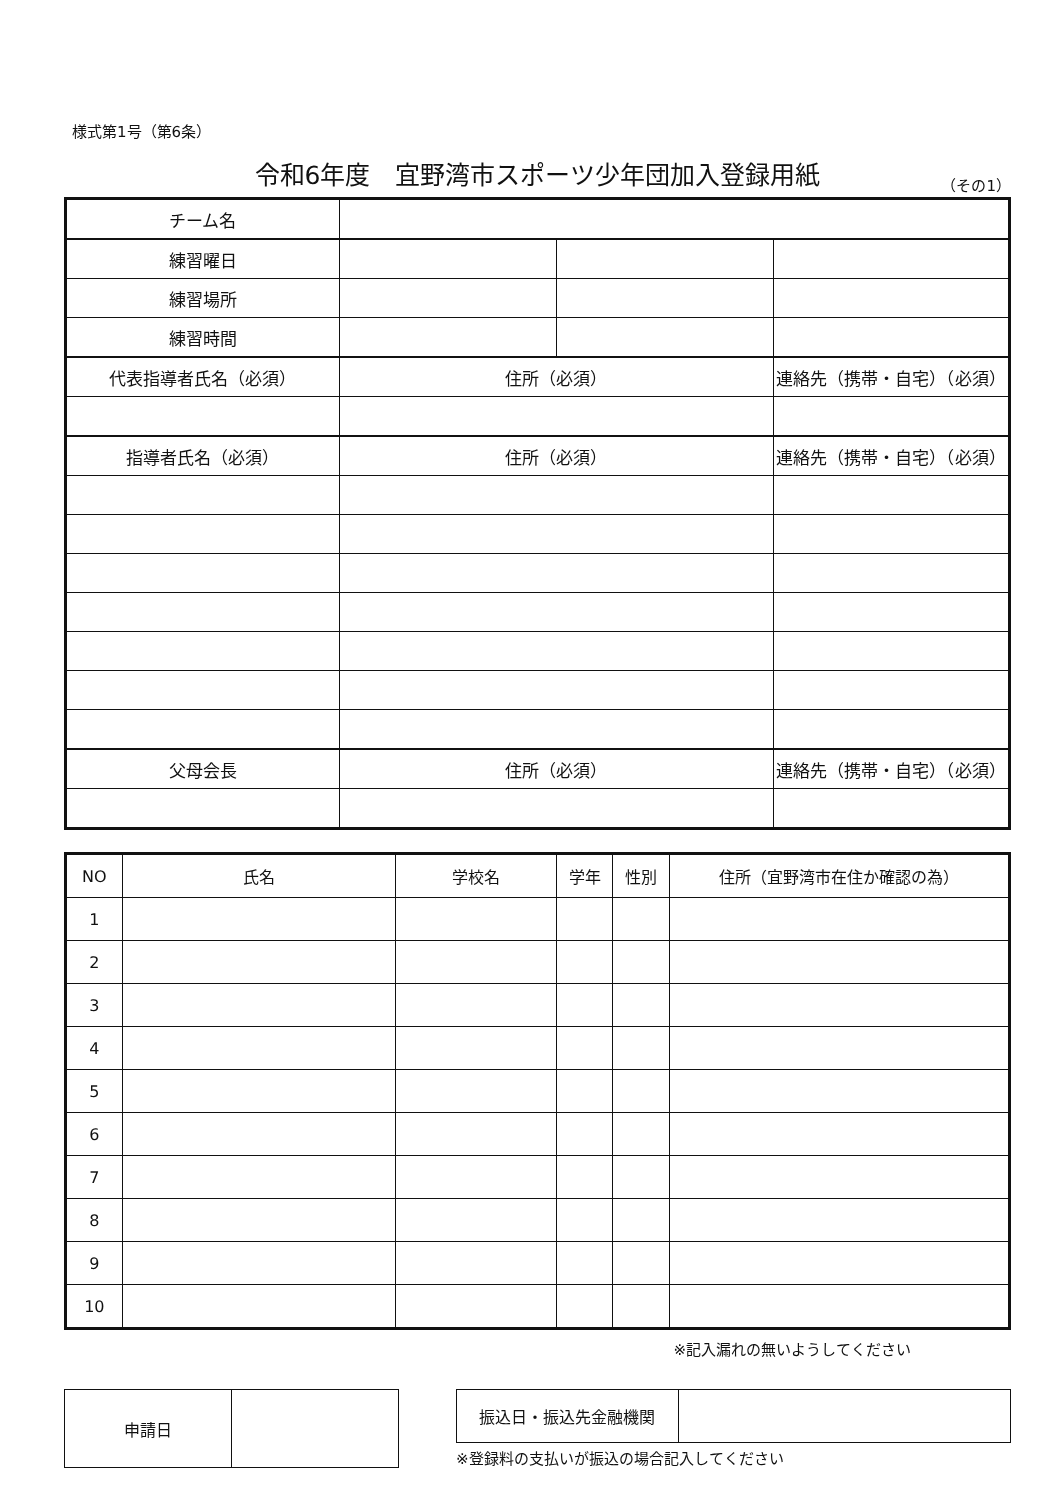様式第1号（第6条）
令和6年度　宜野湾市スポーツ少年団加入登録用紙
（その1）
| チーム名 | | | | |
| 練習曜日 | | | | |
| 練習場所 | | | | |
| 練習時間 | | | | |
| 代表指導者氏名（必須） | 住所（必須） | | 連絡先（携帯・自宅）（必須） | |
| 指導者氏名（必須） | 住所（必須） | | 連絡先（携帯・自宅）（必須） | |
| 父母会長 | 住所（必須） | | 連絡先（携帯・自宅）（必須） | |
| NO | 氏名 | 学校名 | 学年 | 性別 | 住所（宜野湾市在住か確認の為） |
| --- | --- | --- | --- | --- | --- |
| 1 | | | | | |
| 2 | | | | | |
| 3 | | | | | |
| 4 | | | | | |
| 5 | | | | | |
| 6 | | | | | |
| 7 | | | | | |
| 8 | | | | | |
| 9 | | | | | |
| 10 | | | | | |
※記入漏れの無いようしてください
| 申請日 | |
| 振込日・振込先金融機関 | |
※登録料の支払いが振込の場合記入してください